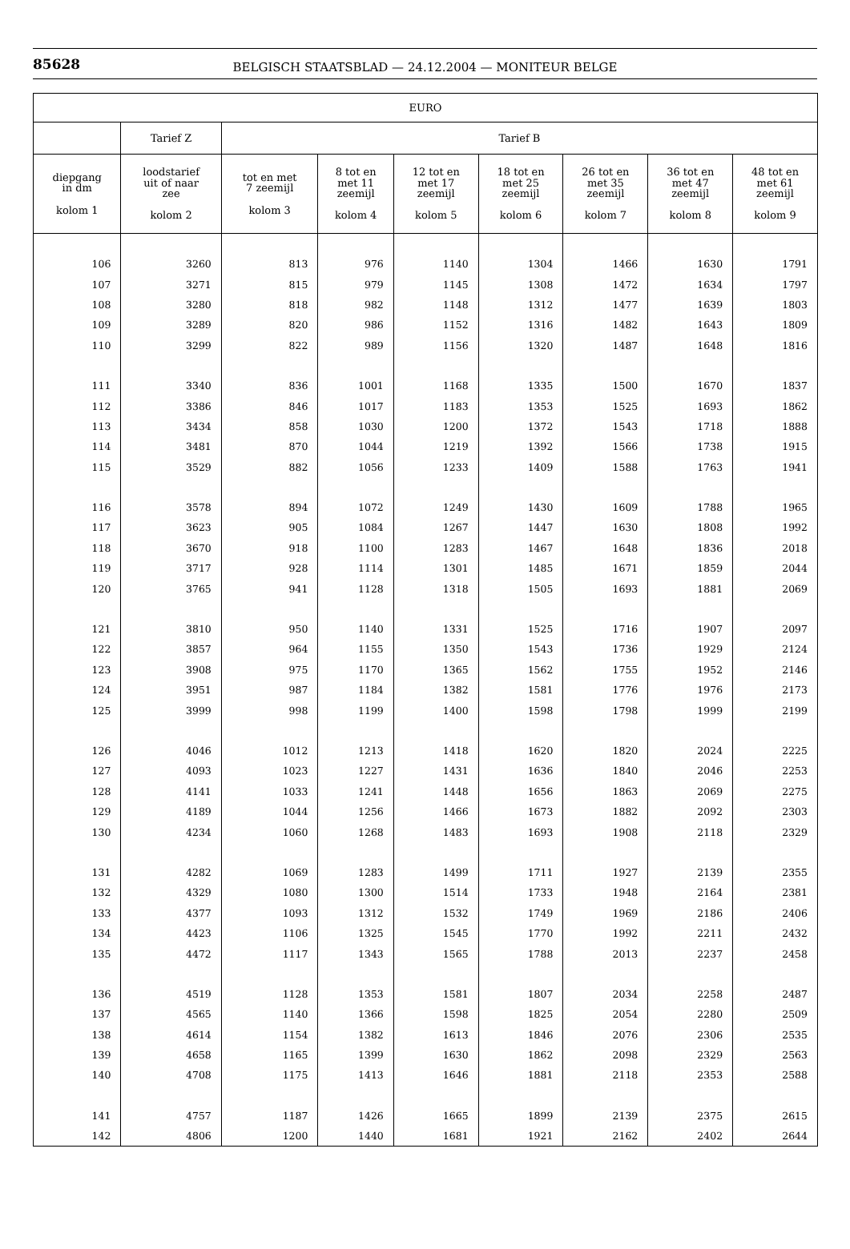85628
BELGISCH STAATSBLAD — 24.12.2004 — MONITEUR BELGE
| EURO | | | | | | | | |
| --- | --- | --- | --- | --- | --- | --- | --- | --- |
| | Tarief Z | Tarief B | | | | | | |
| diepgang in dm kolom 1 | loodstarief uit of naar zee kolom 2 | tot en met 7 zeemijl kolom 3 | 8 tot en met 11 zeemijl kolom 4 | 12 tot en met 17 zeemijl kolom 5 | 18 tot en met 25 zeemijl kolom 6 | 26 tot en met 35 zeemijl kolom 7 | 36 tot en met 47 zeemijl kolom 8 | 48 tot en met 61 zeemijl kolom 9 |
| 106 | 3260 | 813 | 976 | 1140 | 1304 | 1466 | 1630 | 1791 |
| 107 | 3271 | 815 | 979 | 1145 | 1308 | 1472 | 1634 | 1797 |
| 108 | 3280 | 818 | 982 | 1148 | 1312 | 1477 | 1639 | 1803 |
| 109 | 3289 | 820 | 986 | 1152 | 1316 | 1482 | 1643 | 1809 |
| 110 | 3299 | 822 | 989 | 1156 | 1320 | 1487 | 1648 | 1816 |
| 111 | 3340 | 836 | 1001 | 1168 | 1335 | 1500 | 1670 | 1837 |
| 112 | 3386 | 846 | 1017 | 1183 | 1353 | 1525 | 1693 | 1862 |
| 113 | 3434 | 858 | 1030 | 1200 | 1372 | 1543 | 1718 | 1888 |
| 114 | 3481 | 870 | 1044 | 1219 | 1392 | 1566 | 1738 | 1915 |
| 115 | 3529 | 882 | 1056 | 1233 | 1409 | 1588 | 1763 | 1941 |
| 116 | 3578 | 894 | 1072 | 1249 | 1430 | 1609 | 1788 | 1965 |
| 117 | 3623 | 905 | 1084 | 1267 | 1447 | 1630 | 1808 | 1992 |
| 118 | 3670 | 918 | 1100 | 1283 | 1467 | 1648 | 1836 | 2018 |
| 119 | 3717 | 928 | 1114 | 1301 | 1485 | 1671 | 1859 | 2044 |
| 120 | 3765 | 941 | 1128 | 1318 | 1505 | 1693 | 1881 | 2069 |
| 121 | 3810 | 950 | 1140 | 1331 | 1525 | 1716 | 1907 | 2097 |
| 122 | 3857 | 964 | 1155 | 1350 | 1543 | 1736 | 1929 | 2124 |
| 123 | 3908 | 975 | 1170 | 1365 | 1562 | 1755 | 1952 | 2146 |
| 124 | 3951 | 987 | 1184 | 1382 | 1581 | 1776 | 1976 | 2173 |
| 125 | 3999 | 998 | 1199 | 1400 | 1598 | 1798 | 1999 | 2199 |
| 126 | 4046 | 1012 | 1213 | 1418 | 1620 | 1820 | 2024 | 2225 |
| 127 | 4093 | 1023 | 1227 | 1431 | 1636 | 1840 | 2046 | 2253 |
| 128 | 4141 | 1033 | 1241 | 1448 | 1656 | 1863 | 2069 | 2275 |
| 129 | 4189 | 1044 | 1256 | 1466 | 1673 | 1882 | 2092 | 2303 |
| 130 | 4234 | 1060 | 1268 | 1483 | 1693 | 1908 | 2118 | 2329 |
| 131 | 4282 | 1069 | 1283 | 1499 | 1711 | 1927 | 2139 | 2355 |
| 132 | 4329 | 1080 | 1300 | 1514 | 1733 | 1948 | 2164 | 2381 |
| 133 | 4377 | 1093 | 1312 | 1532 | 1749 | 1969 | 2186 | 2406 |
| 134 | 4423 | 1106 | 1325 | 1545 | 1770 | 1992 | 2211 | 2432 |
| 135 | 4472 | 1117 | 1343 | 1565 | 1788 | 2013 | 2237 | 2458 |
| 136 | 4519 | 1128 | 1353 | 1581 | 1807 | 2034 | 2258 | 2487 |
| 137 | 4565 | 1140 | 1366 | 1598 | 1825 | 2054 | 2280 | 2509 |
| 138 | 4614 | 1154 | 1382 | 1613 | 1846 | 2076 | 2306 | 2535 |
| 139 | 4658 | 1165 | 1399 | 1630 | 1862 | 2098 | 2329 | 2563 |
| 140 | 4708 | 1175 | 1413 | 1646 | 1881 | 2118 | 2353 | 2588 |
| 141 | 4757 | 1187 | 1426 | 1665 | 1899 | 2139 | 2375 | 2615 |
| 142 | 4806 | 1200 | 1440 | 1681 | 1921 | 2162 | 2402 | 2644 |